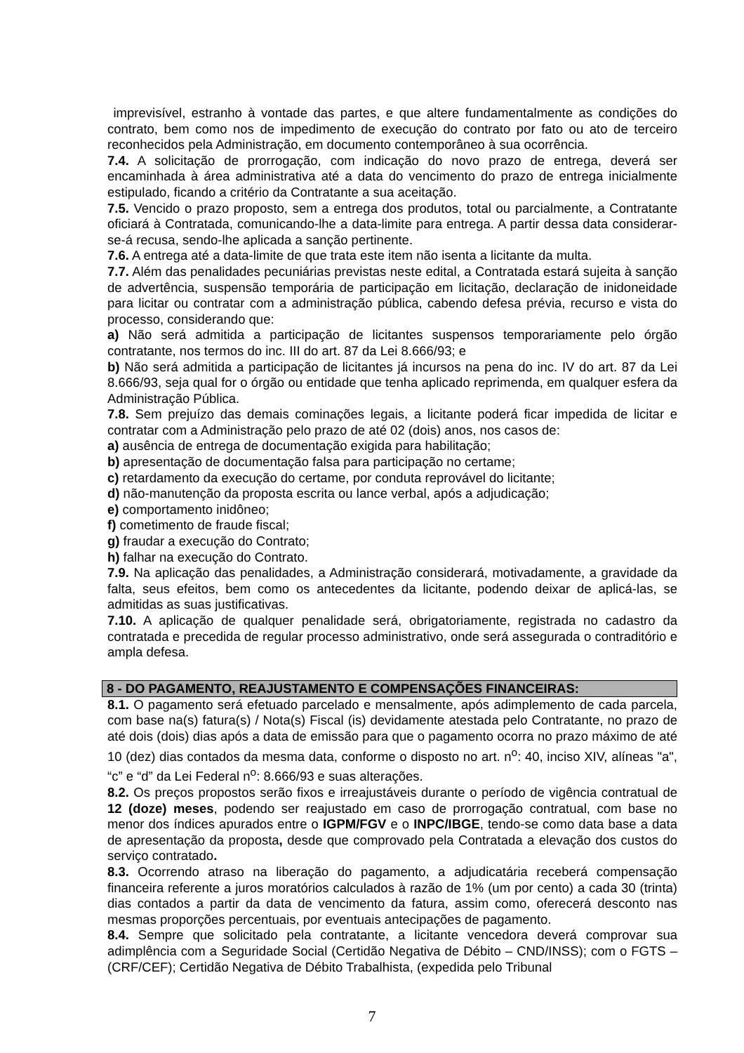imprevisível, estranho à vontade das partes, e que altere fundamentalmente as condições do contrato, bem como nos de impedimento de execução do contrato por fato ou ato de terceiro reconhecidos pela Administração, em documento contemporâneo à sua ocorrência.
7.4. A solicitação de prorrogação, com indicação do novo prazo de entrega, deverá ser encaminhada à área administrativa até a data do vencimento do prazo de entrega inicialmente estipulado, ficando a critério da Contratante a sua aceitação.
7.5. Vencido o prazo proposto, sem a entrega dos produtos, total ou parcialmente, a Contratante oficiará à Contratada, comunicando-lhe a data-limite para entrega. A partir dessa data considerar-se-á recusa, sendo-lhe aplicada a sanção pertinente.
7.6. A entrega até a data-limite de que trata este item não isenta a licitante da multa.
7.7. Além das penalidades pecuniárias previstas neste edital, a Contratada estará sujeita à sanção de advertência, suspensão temporária de participação em licitação, declaração de inidoneidade para licitar ou contratar com a administração pública, cabendo defesa prévia, recurso e vista do processo, considerando que:
a) Não será admitida a participação de licitantes suspensos temporariamente pelo órgão contratante, nos termos do inc. III do art. 87 da Lei 8.666/93; e
b) Não será admitida a participação de licitantes já incursos na pena do inc. IV do art. 87 da Lei 8.666/93, seja qual for o órgão ou entidade que tenha aplicado reprimenda, em qualquer esfera da Administração Pública.
7.8. Sem prejuízo das demais cominações legais, a licitante poderá ficar impedida de licitar e contratar com a Administração pelo prazo de até 02 (dois) anos, nos casos de:
a) ausência de entrega de documentação exigida para habilitação;
b) apresentação de documentação falsa para participação no certame;
c) retardamento da execução do certame, por conduta reprovável do licitante;
d) não-manutenção da proposta escrita ou lance verbal, após a adjudicação;
e) comportamento inidôneo;
f) cometimento de fraude fiscal;
g) fraudar a execução do Contrato;
h) falhar na execução do Contrato.
7.9. Na aplicação das penalidades, a Administração considerará, motivadamente, a gravidade da falta, seus efeitos, bem como os antecedentes da licitante, podendo deixar de aplicá-las, se admitidas as suas justificativas.
7.10. A aplicação de qualquer penalidade será, obrigatoriamente, registrada no cadastro da contratada e precedida de regular processo administrativo, onde será assegurada o contraditório e ampla defesa.
8 - DO PAGAMENTO, REAJUSTAMENTO E COMPENSAÇÕES FINANCEIRAS:
8.1. O pagamento será efetuado parcelado e mensalmente, após adimplemento de cada parcela, com base na(s) fatura(s) / Nota(s) Fiscal (is) devidamente atestada pelo Contratante, no prazo de até dois (dois) dias após a data de emissão para que o pagamento ocorra no prazo máximo de até 10 (dez) dias contados da mesma data, conforme o disposto no art. n<sup>o</sup>: 40, inciso XIV, alíneas "a", “c” e “d” da Lei Federal n<sup>o</sup>: 8.666/93 e suas alterações.
8.2. Os preços propostos serão fixos e irreajustáveis durante o período de vigência contratual de 12 (doze) meses, podendo ser reajustado em caso de prorrogação contratual, com base no menor dos índices apurados entre o IGPM/FGV e o INPC/IBGE, tendo-se como data base a data de apresentação da proposta, desde que comprovado pela Contratada a elevação dos custos do serviço contratado.
8.3. Ocorrendo atraso na liberação do pagamento, a adjudicatária receberá compensação financeira referente a juros moratórios calculados à razão de 1% (um por cento) a cada 30 (trinta) dias contados a partir da data de vencimento da fatura, assim como, oferecerá desconto nas mesmas proporções percentuais, por eventuais antecipações de pagamento.
8.4. Sempre que solicitado pela contratante, a licitante vencedora deverá comprovar sua adimplência com a Seguridade Social (Certidão Negativa de Débito – CND/INSS); com o FGTS – (CRF/CEF); Certidão Negativa de Débito Trabalhista, (expedida pelo Tribunal
7